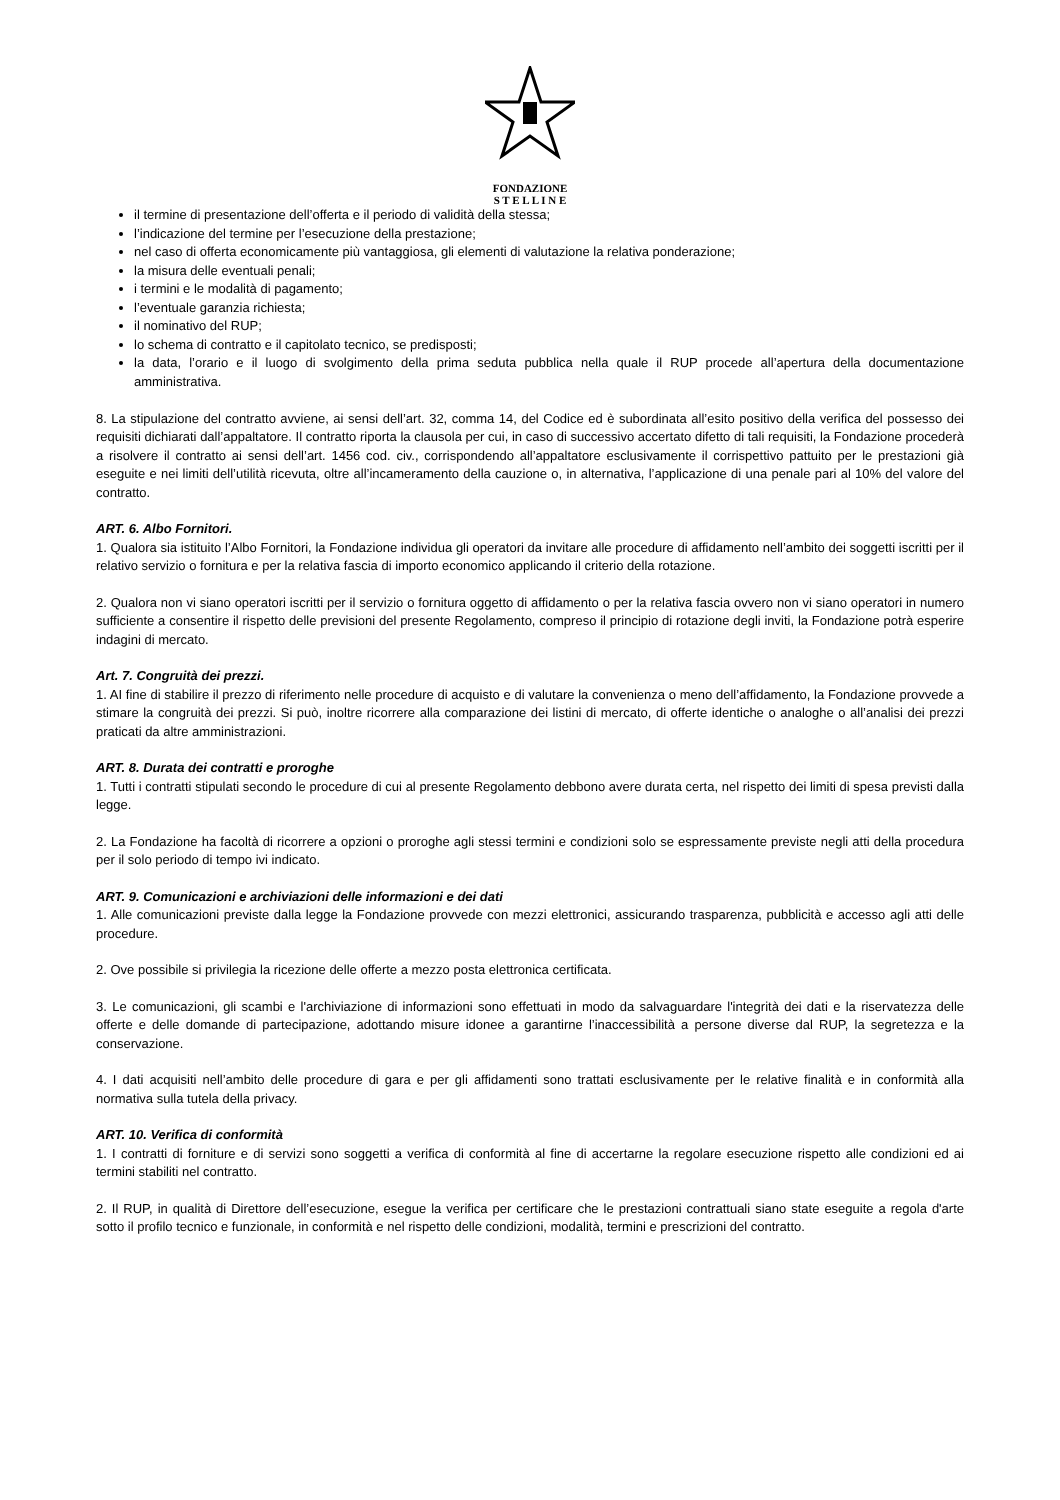FONDAZIONE
S T E L L I N E
il termine di presentazione dell’offerta e il periodo di validità della stessa;
l’indicazione del termine per l’esecuzione della prestazione;
nel caso di offerta economicamente più vantaggiosa, gli elementi di valutazione la relativa ponderazione;
la misura delle eventuali penali;
i termini e le modalità di pagamento;
l’eventuale garanzia richiesta;
il nominativo del RUP;
lo schema di contratto e il capitolato tecnico, se predisposti;
la data, l’orario e il luogo di svolgimento della prima seduta pubblica nella quale il RUP procede all’apertura della documentazione amministrativa.
8. La stipulazione del contratto avviene, ai sensi dell’art. 32, comma 14, del Codice ed è subordinata all’esito positivo della verifica del possesso dei requisiti dichiarati dall’appaltatore. Il contratto riporta la clausola per cui, in caso di successivo accertato difetto di tali requisiti, la Fondazione procederà a risolvere il contratto ai sensi dell’art. 1456 cod. civ., corrispondendo all’appaltatore esclusivamente il corrispettivo pattuito per le prestazioni già eseguite e nei limiti dell’utilità ricevuta, oltre all’incameramento della cauzione o, in alternativa, l’applicazione di una penale pari al 10% del valore del contratto.
ART. 6. Albo Fornitori.
1. Qualora sia istituito l’Albo Fornitori, la Fondazione individua gli operatori da invitare alle procedure di affidamento nell’ambito dei soggetti iscritti per il relativo servizio o fornitura e per la relativa fascia di importo economico applicando il criterio della rotazione.
2. Qualora non vi siano operatori iscritti per il servizio o fornitura oggetto di affidamento o per la relativa fascia ovvero non vi siano operatori in numero sufficiente a consentire il rispetto delle previsioni del presente Regolamento, compreso il principio di rotazione degli inviti, la Fondazione potrà esperire indagini di mercato.
Art. 7. Congruità dei prezzi.
1. AI fine di stabilire il prezzo di riferimento nelle procedure di acquisto e di valutare la convenienza o meno dell’affidamento, la Fondazione provvede a stimare la congruità dei prezzi. Si può, inoltre ricorrere alla comparazione dei listini di mercato, di offerte identiche o analoghe o all’analisi dei prezzi praticati da altre amministrazioni.
ART. 8. Durata dei contratti e proroghe
1. Tutti i contratti stipulati secondo le procedure di cui al presente Regolamento debbono avere durata certa, nel rispetto dei limiti di spesa previsti dalla legge.
2. La Fondazione ha facoltà di ricorrere a opzioni o proroghe agli stessi termini e condizioni solo se espressamente previste negli atti della procedura per il solo periodo di tempo ivi indicato.
ART. 9. Comunicazioni e archiviazioni delle informazioni e dei dati
1. Alle comunicazioni previste dalla legge la Fondazione provvede con mezzi elettronici, assicurando trasparenza, pubblicità e accesso agli atti delle procedure.
2. Ove possibile si privilegia la ricezione delle offerte a mezzo posta elettronica certificata.
3. Le comunicazioni, gli scambi e l'archiviazione di informazioni sono effettuati in modo da salvaguardare l'integrità dei dati e la riservatezza delle offerte e delle domande di partecipazione, adottando misure idonee a garantirne l’inaccessibilità a persone diverse dal RUP, la segretezza e la conservazione.
4. I dati acquisiti nell’ambito delle procedure di gara e per gli affidamenti sono trattati esclusivamente per le relative finalità e in conformità alla normativa sulla tutela della privacy.
ART. 10. Verifica di conformità
1. I contratti di forniture e di servizi sono soggetti a verifica di conformità al fine di accertarne la regolare esecuzione rispetto alle condizioni ed ai termini stabiliti nel contratto.
2. Il RUP, in qualità di Direttore dell’esecuzione, esegue la verifica per certificare che le prestazioni contrattuali siano state eseguite a regola d'arte sotto il profilo tecnico e funzionale, in conformità e nel rispetto delle condizioni, modalità, termini e prescrizioni del contratto.